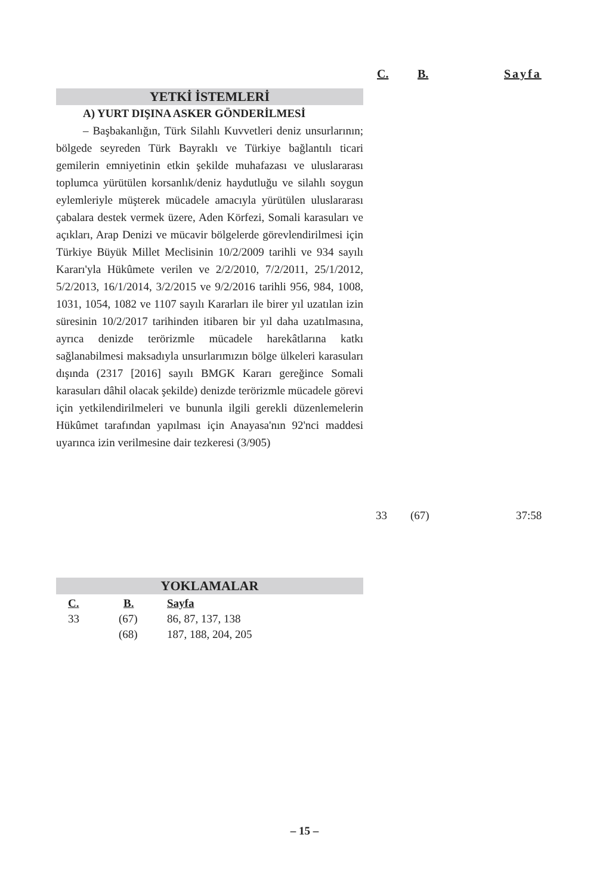C. B. Sayfa
YETKİ İSTEMLERİ
A) YURT DIŞINA ASKER GÖNDERİLMESİ
– Başbakanlığın, Türk Silahlı Kuvvetleri deniz unsurlarının; bölgede seyreden Türk Bayraklı ve Türkiye bağlantılı ticari gemilerin emniyetinin etkin şekilde muhafazası ve uluslararası toplumca yürütülen korsanlık/deniz haydutluğu ve silahlı soygun eylemleriyle müşterek mücadele amacıyla yürütülen uluslararası çabalara destek vermek üzere, Aden Körfezi, Somali karasuları ve açıkları, Arap Denizi ve mücavir bölgelerde görevlendirilmesi için Türkiye Büyük Millet Meclisinin 10/2/2009 tarihli ve 934 sayılı Kararı'yla Hükûmete verilen ve 2/2/2010, 7/2/2011, 25/1/2012, 5/2/2013, 16/1/2014, 3/2/2015 ve 9/2/2016 tarihli 956, 984, 1008, 1031, 1054, 1082 ve 1107 sayılı Kararları ile birer yıl uzatılan izin süresinin 10/2/2017 tarihinden itibaren bir yıl daha uzatılmasına, ayrıca denizde terörizmle mücadele harekâtlarına katkı sağlanabilmesi maksadıyla unsurlarımızın bölge ülkeleri karasuları dışında (2317 [2016] sayılı BMGK Kararı gereğince Somali karasuları dâhil olacak şekilde) denizde terörizmle mücadele görevi için yetkilendirilmeleri ve bununla ilgili gerekli düzenlemelerin Hükûmet tarafından yapılması için Anayasa'nın 92'nci maddesi uyarınca izin verilmesine dair tezkeresi (3/905)
33 (67) 37:58
YOKLAMALAR
| C. | B. | Sayfa |
| --- | --- | --- |
| 33 | (67) | 86, 87, 137, 138 |
| | (68) | 187, 188, 204, 205 |
– 15 –